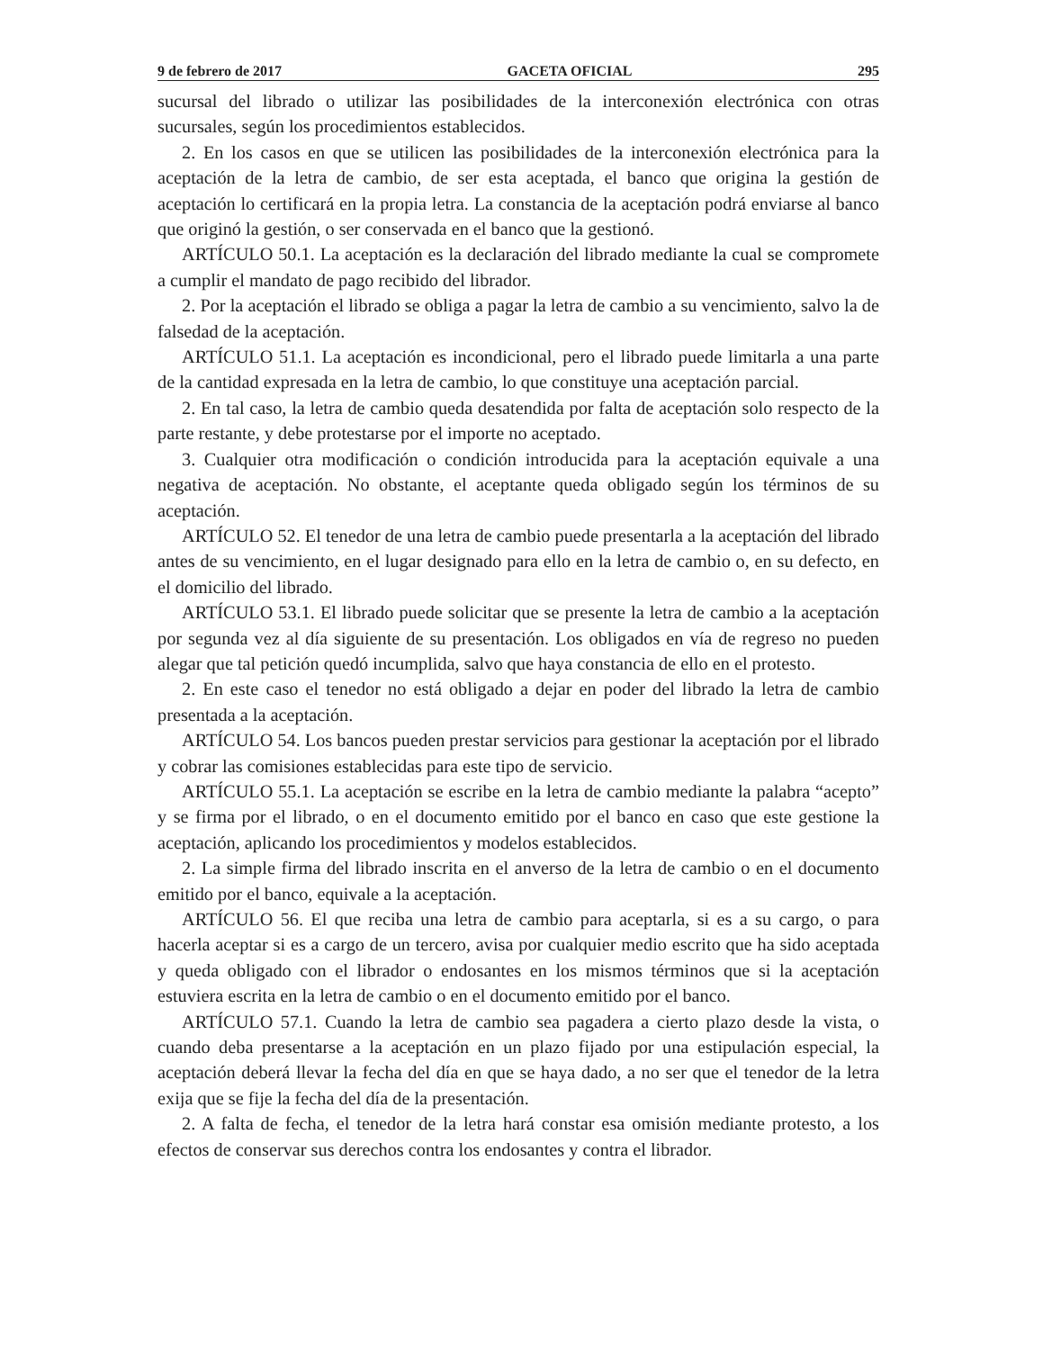9 de febrero de 2017 GACETA OFICIAL 295
sucursal del librado o utilizar las posibilidades de la interconexión electrónica con otras sucursales, según los procedimientos establecidos.
2. En los casos en que se utilicen las posibilidades de la interconexión electrónica para la aceptación de la letra de cambio, de ser esta aceptada, el banco que origina la gestión de aceptación lo certificará en la propia letra. La constancia de la aceptación podrá enviarse al banco que originó la gestión, o ser conservada en el banco que la gestionó.
ARTÍCULO 50.1. La aceptación es la declaración del librado mediante la cual se compromete a cumplir el mandato de pago recibido del librador.
2. Por la aceptación el librado se obliga a pagar la letra de cambio a su vencimiento, salvo la de falsedad de la aceptación.
ARTÍCULO 51.1. La aceptación es incondicional, pero el librado puede limitarla a una parte de la cantidad expresada en la letra de cambio, lo que constituye una aceptación parcial.
2. En tal caso, la letra de cambio queda desatendida por falta de aceptación solo respecto de la parte restante, y debe protestarse por el importe no aceptado.
3. Cualquier otra modificación o condición introducida para la aceptación equivale a una negativa de aceptación. No obstante, el aceptante queda obligado según los términos de su aceptación.
ARTÍCULO 52. El tenedor de una letra de cambio puede presentarla a la aceptación del librado antes de su vencimiento, en el lugar designado para ello en la letra de cambio o, en su defecto, en el domicilio del librado.
ARTÍCULO 53.1. El librado puede solicitar que se presente la letra de cambio a la aceptación por segunda vez al día siguiente de su presentación. Los obligados en vía de regreso no pueden alegar que tal petición quedó incumplida, salvo que haya constancia de ello en el protesto.
2. En este caso el tenedor no está obligado a dejar en poder del librado la letra de cambio presentada a la aceptación.
ARTÍCULO 54. Los bancos pueden prestar servicios para gestionar la aceptación por el librado y cobrar las comisiones establecidas para este tipo de servicio.
ARTÍCULO 55.1. La aceptación se escribe en la letra de cambio mediante la palabra “acepto” y se firma por el librado, o en el documento emitido por el banco en caso que este gestione la aceptación, aplicando los procedimientos y modelos establecidos.
2. La simple firma del librado inscrita en el anverso de la letra de cambio o en el documento emitido por el banco, equivale a la aceptación.
ARTÍCULO 56. El que reciba una letra de cambio para aceptarla, si es a su cargo, o para hacerla aceptar si es a cargo de un tercero, avisa por cualquier medio escrito que ha sido aceptada y queda obligado con el librador o endosantes en los mismos términos que si la aceptación estuviera escrita en la letra de cambio o en el documento emitido por el banco.
ARTÍCULO 57.1. Cuando la letra de cambio sea pagadera a cierto plazo desde la vista, o cuando deba presentarse a la aceptación en un plazo fijado por una estipulación especial, la aceptación deberá llevar la fecha del día en que se haya dado, a no ser que el tenedor de la letra exija que se fije la fecha del día de la presentación.
2. A falta de fecha, el tenedor de la letra hará constar esa omisión mediante protesto, a los efectos de conservar sus derechos contra los endosantes y contra el librador.